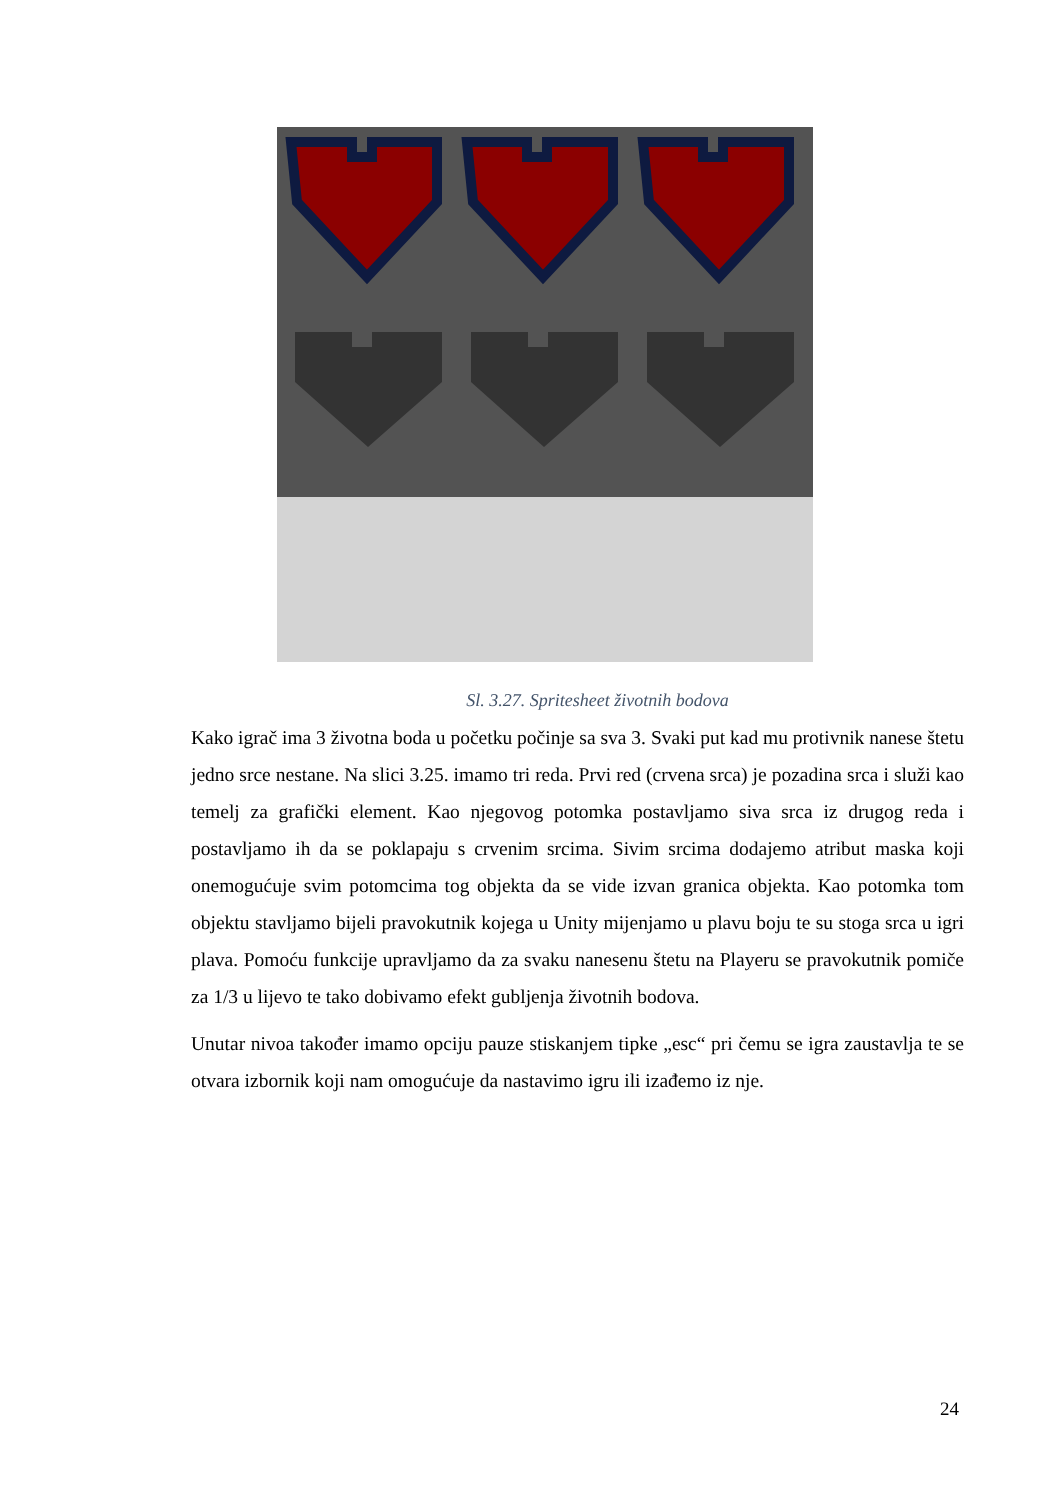Sl. 3.27. Spritesheet životnih bodova
Kako igrač ima 3 životna boda u početku počinje sa sva 3. Svaki put kad mu protivnik nanese štetu jedno srce nestane. Na slici 3.25. imamo tri reda. Prvi red (crvena srca) je pozadina srca i služi kao temelj za grafički element. Kao njegovog potomka postavljamo siva srca iz drugog reda i postavljamo ih da se poklapaju s crvenim srcima. Sivim srcima dodajemo atribut maska koji onemogućuje svim potomcima tog objekta da se vide izvan granica objekta. Kao potomka tom objektu stavljamo bijeli pravokutnik kojega u Unity mijenjamo u plavu boju te su stoga srca u igri plava. Pomoću funkcije upravljamo da za svaku nanesenu štetu na Playeru se pravokutnik pomiče za 1/3 u lijevo te tako dobivamo efekt gubljenja životnih bodova.
Unutar nivoa također imamo opciju pauze stiskanjem tipke „esc“ pri čemu se igra zaustavlja te se otvara izbornik koji nam omogućuje da nastavimo igru ili izađemo iz nje.
24